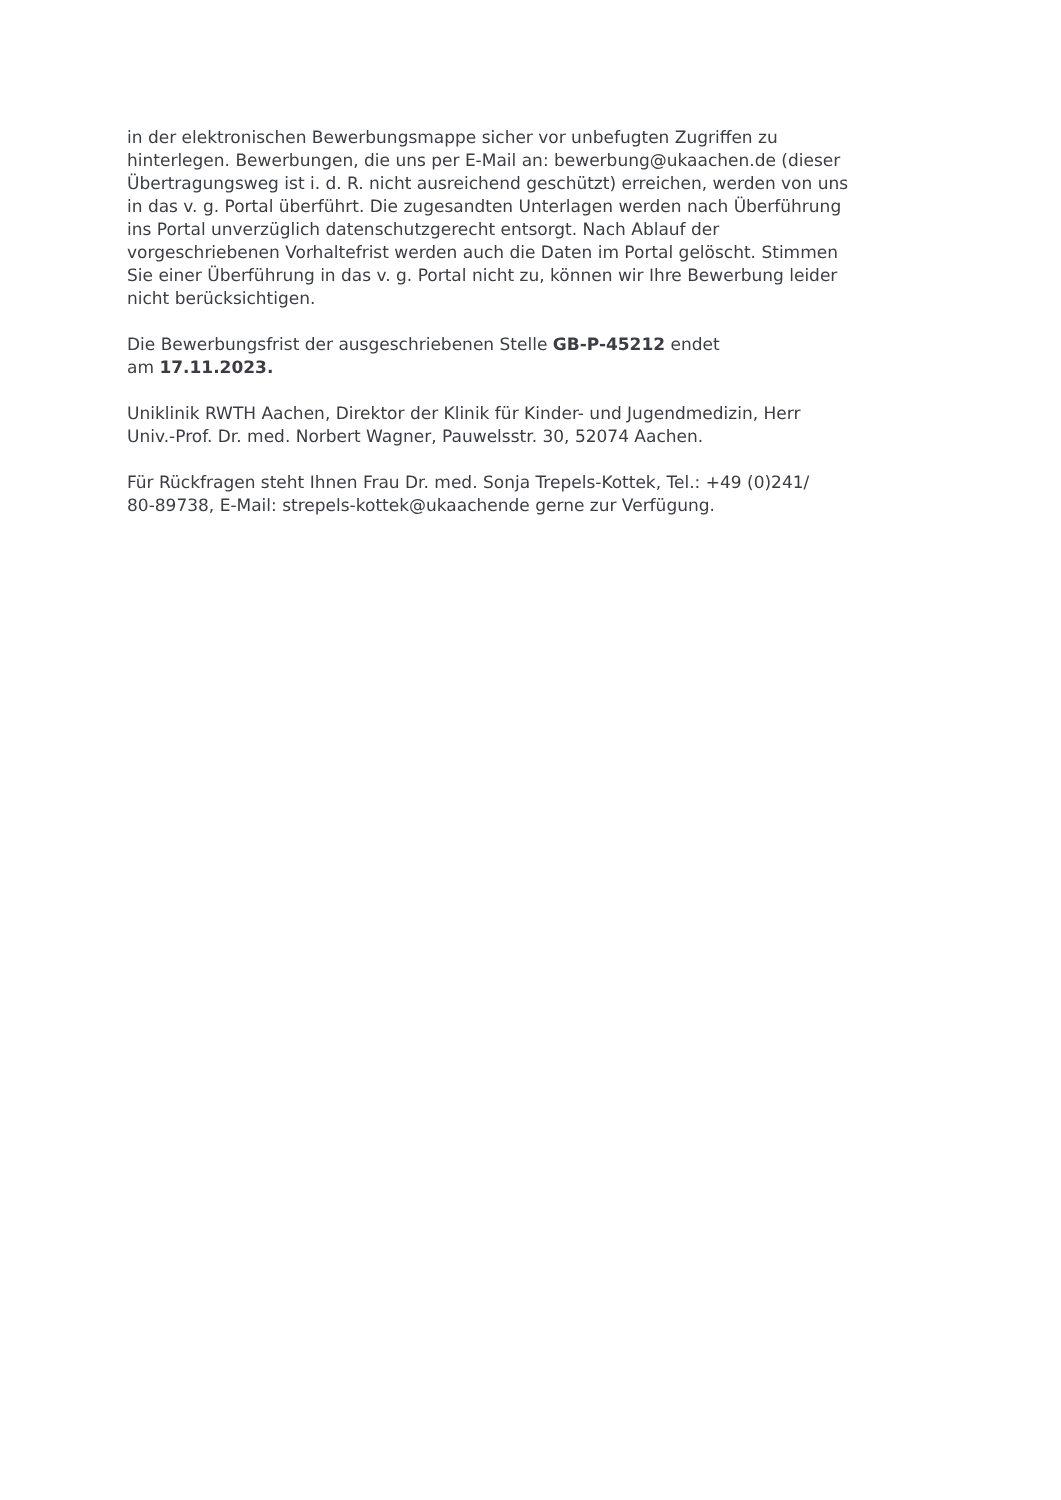in der elektronischen Bewerbungsmappe sicher vor unbefugten Zugriffen zu
hinterlegen. Bewerbungen, die uns per E-Mail an: bewerbung@ukaachen.de (dieser
Übertragungsweg ist i. d. R. nicht ausreichend geschützt) erreichen, werden von uns
in das v. g. Portal überführt. Die zugesandten Unterlagen werden nach Überführung
ins Portal unverzüglich datenschutzgerecht entsorgt. Nach Ablauf der
vorgeschriebenen Vorhaltefrist werden auch die Daten im Portal gelöscht. Stimmen
Sie einer Überführung in das v. g. Portal nicht zu, können wir Ihre Bewerbung leider
nicht berücksichtigen.
Die Bewerbungsfrist der ausgeschriebenen Stelle GB-P-45212 endet
am 17.11.2023.
Uniklinik RWTH Aachen, Direktor der Klinik für Kinder- und Jugendmedizin, Herr
Univ.-Prof. Dr. med. Norbert Wagner, Pauwelsstr. 30, 52074 Aachen.
Für Rückfragen steht Ihnen Frau Dr. med. Sonja Trepels-Kottek, Tel.: +49 (0)241/
80-89738, E-Mail: strepels-kottek@ukaachende gerne zur Verfügung.